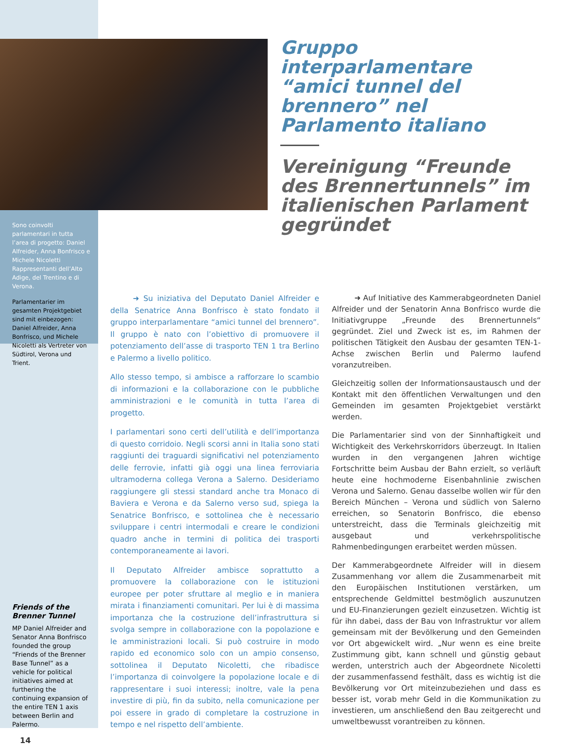Sono coinvolti parlamentari in tutta l’area di progetto: Daniel Alfreider, Anna Bonfrisco e Michele Nicoletti Rappresentanti dell’Alto Adige, del Trentino e di Verona.
Parlamentarier im gesamten Projektgebiet sind mit einbezogen: Daniel Alfreider, Anna Bonfrisco, und Michele Nicoletti als Vertreter von Südtirol, Verona und Trient.
Friends of the Brenner Tunnel
MP Daniel Alfreider and Senator Anna Bonfrisco founded the group “Friends of the Brenner Base Tunnel” as a vehicle for political initiatives aimed at furthering the continuing expansion of the entire TEN 1 axis between Berlin and Palermo.
14
Gruppo interparlamentare “amici tunnel del brennero” nel Parlamento italiano
Vereinigung “Freunde des Brennertunnels” im italienischen Parlament gegründet
   ➜ Su iniziativa del Deputato Daniel Alfreider e della Senatrice Anna Bonfrisco è stato fondato il gruppo interparlamentare “amici tunnel del brennero”. Il gruppo è nato con l’obiettivo di promuovere il potenziamento dell’asse di trasporto TEN 1 tra Berlino e Palermo a livello politico.
Allo stesso tempo, si ambisce a rafforzare lo scambio di informazioni e la collaborazione con le pubbliche amministrazioni e le comunità in tutta l’area di progetto.
I parlamentari sono certi dell’utilità e dell’importanza di questo corridoio. Negli scorsi anni in Italia sono stati raggiunti dei traguardi significativi nel potenziamento delle ferrovie, infatti già oggi una linea ferroviaria ultramoderna collega Verona a Salerno. Desideriamo raggiungere gli stessi standard anche tra Monaco di Baviera e Verona e da Salerno verso sud, spiega la Senatrice Bonfrisco, e sottolinea che è necessario sviluppare i centri intermodali e creare le condizioni quadro anche in termini di politica dei trasporti contemporaneamente ai lavori.
Il Deputato Alfreider ambisce soprattutto a promuovere la collaborazione con le istituzioni europee per poter sfruttare al meglio e in maniera mirata i finanziamenti comunitari. Per lui è di massima importanza che la costruzione dell’infrastruttura si svolga sempre in collaborazione con la popolazione e le amministrazioni locali. Si può costruire in modo rapido ed economico solo con un ampio consenso, sottolinea il Deputato Nicoletti, che ribadisce l’importanza di coinvolgere la popolazione locale e di rappresentare i suoi interessi; inoltre, vale la pena investire di più, fin da subito, nella comunicazione per poi essere in grado di completare la costruzione in tempo e nel rispetto dell’ambiente.
   ➜ Auf Initiative des Kammerabgeordneten Daniel Alfreider und der Senatorin Anna Bonfrisco wurde die Initiativgruppe „Freunde des Brennertunnels“ gegründet. Ziel und Zweck ist es, im Rahmen der politischen Tätigkeit den Ausbau der gesamten TEN-1-Achse zwischen Berlin und Palermo laufend voranzutreiben.
Gleichzeitig sollen der Informationsaustausch und der Kontakt mit den öffentlichen Verwaltungen und den Gemeinden im gesamten Projektgebiet verstärkt werden.
Die Parlamentarier sind von der Sinnhaftigkeit und Wichtigkeit des Verkehrskorridors überzeugt. In Italien wurden in den vergangenen Jahren wichtige Fortschritte beim Ausbau der Bahn erzielt, so verläuft heute eine hochmoderne Eisenbahnlinie zwischen Verona und Salerno. Genau dasselbe wollen wir für den Bereich München – Verona und südlich von Salerno erreichen, so Senatorin Bonfrisco, die ebenso unterstreicht, dass die Terminals gleichzeitig mit ausgebaut und verkehrspolitische Rahmenbedingungen erarbeitet werden müssen.
Der Kammerabgeordnete Alfreider will in diesem Zusammenhang vor allem die Zusammenarbeit mit den Europäischen Institutionen verstärken, um entsprechende Geldmittel bestmöglich auszunutzen und EU-Finanzierungen gezielt einzusetzen. Wichtig ist für ihn dabei, dass der Bau von Infrastruktur vor allem gemeinsam mit der Bevölkerung und den Gemeinden vor Ort abgewickelt wird. „Nur wenn es eine breite Zustimmung gibt, kann schnell und günstig gebaut werden, unterstrich auch der Abgeordnete Nicoletti der zusammenfassend festhält, dass es wichtig ist die Bevölkerung vor Ort miteinzubeziehen und dass es besser ist, vorab mehr Geld in die Kommunikation zu investieren, um anschließend den Bau zeitgerecht und umweltbewusst vorantreiben zu können.